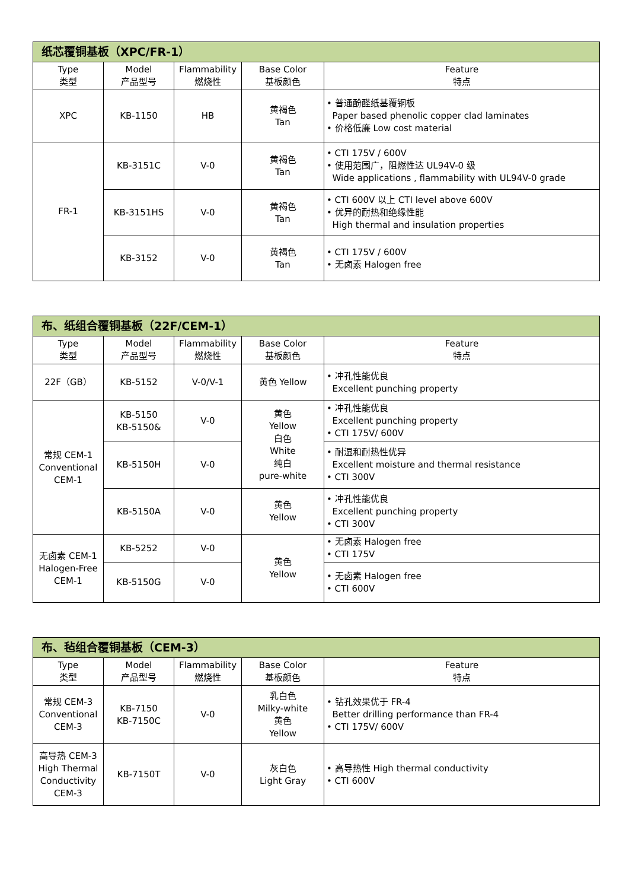| 纸芯覆铜基板（XPC/FR-1） | | | | |
| --- | --- | --- | --- | --- |
| Type 类型 | Model 产品型号 | Flammability 燃烧性 | Base Color 基板颜色 | Feature 特点 |
| XPC | KB-1150 | HB | 黄褐色 Tan | • 普通酚醛纸基覆铜板 Paper based phenolic copper clad laminates • 价格低廉 Low cost material |
| FR-1 | KB-3151C | V-0 | 黄褐色 Tan | • CTI 175V / 600V • 使用范围广，阻燃性达 UL94V-0 级 Wide applications , flammability with UL94V-0 grade |
| | KB-3151HS | V-0 | 黄褐色 Tan | • CTI 600V 以上 CTI level above 600V • 优异的耐热和绝缘性能 High thermal and insulation properties |
| | KB-3152 | V-0 | 黄褐色 Tan | • CTI 175V / 600V • 无卤素 Halogen free |
| 布、纸组合覆铜基板（22F/CEM-1） | | | | |
| --- | --- | --- | --- | --- |
| Type 类型 | Model 产品型号 | Flammability 燃烧性 | Base Color 基板颜色 | Feature 特点 |
| 22F（GB） | KB-5152 | V-0/V-1 | 黄色 Yellow | • 冲孔性能优良 Excellent punching property |
| 常规 CEM-1 Conventional CEM-1 | KB-5150 KB-5150& | V-0 | 黄色 Yellow 白色 White 纯白 pure-white | • 冲孔性能优良 Excellent punching property • CTI 175V/ 600V |
| | KB-5150H | V-0 | | • 耐湿和耐热性优异 Excellent moisture and thermal resistance • CTI 300V |
| | KB-5150A | V-0 | 黄色 Yellow | • 冲孔性能优良 Excellent punching property • CTI 300V |
| 无卤素 CEM-1 Halogen-Free CEM-1 | KB-5252 | V-0 | 黄色 Yellow | • 无卤素 Halogen free • CTI 175V |
| | KB-5150G | V-0 | | • 无卤素 Halogen free • CTI 600V |
| 布、毡组合覆铜基板（CEM-3） | | | | |
| --- | --- | --- | --- | --- |
| Type 类型 | Model 产品型号 | Flammability 燃烧性 | Base Color 基板颜色 | Feature 特点 |
| 常规 CEM-3 Conventional CEM-3 | KB-7150 KB-7150C | V-0 | 乳白色 Milky-white 黄色 Yellow | • 钻孔效果优于 FR-4 Better drilling performance than FR-4 • CTI 175V/ 600V |
| 高导热 CEM-3 High Thermal Conductivity CEM-3 | KB-7150T | V-0 | 灰白色 Light Gray | • 高导热性 High thermal conductivity • CTI 600V |